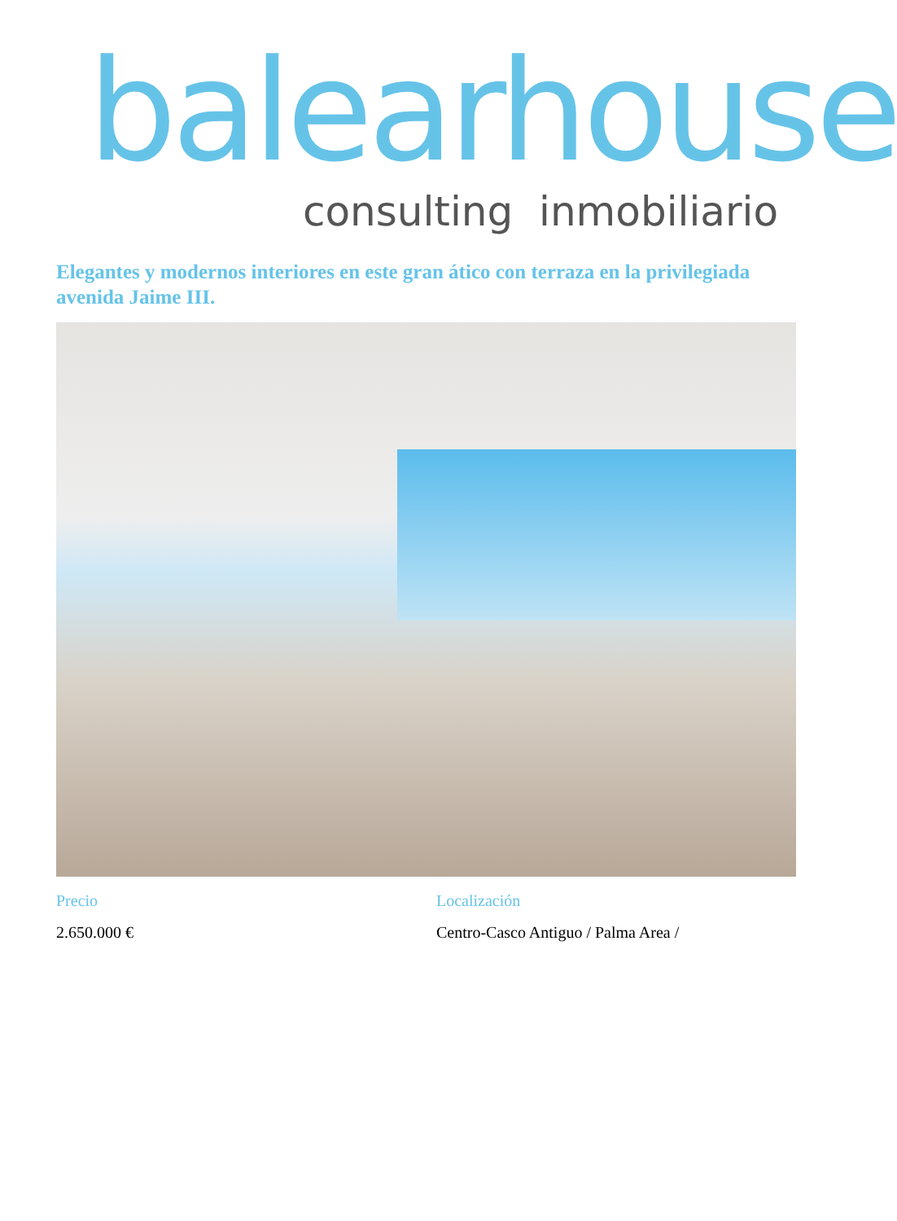balearhouse
consulting inmobiliario
Elegantes y modernos interiores en este gran ático con terraza en la privilegiada avenida Jaime III.
Precio
2.650.000 €
Localización
Centro-Casco Antiguo / Palma Area /